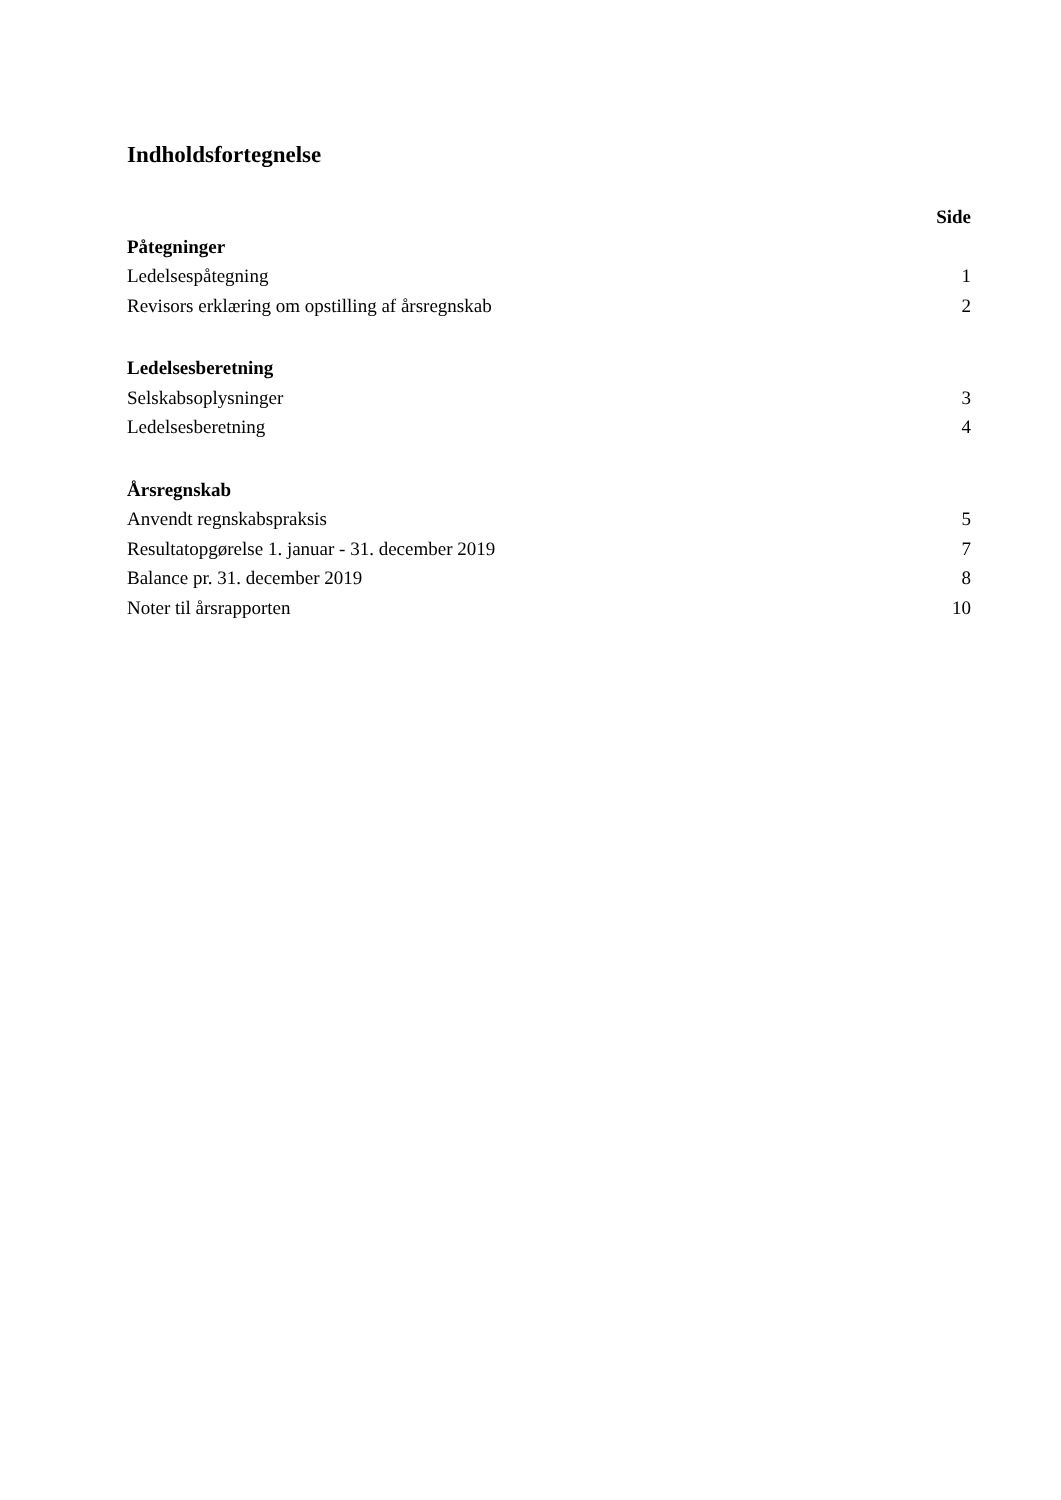Indholdsfortegnelse
| | Side |
| Påtegninger | |
| Ledelsespåtegning | 1 |
| Revisors erklæring om opstilling af årsregnskab | 2 |
| Ledelsesberetning | |
| Selskabsoplysninger | 3 |
| Ledelsesberetning | 4 |
| Årsregnskab | |
| Anvendt regnskabspraksis | 5 |
| Resultatopgørelse 1. januar - 31. december 2019 | 7 |
| Balance pr. 31. december 2019 | 8 |
| Noter til årsrapporten | 10 |